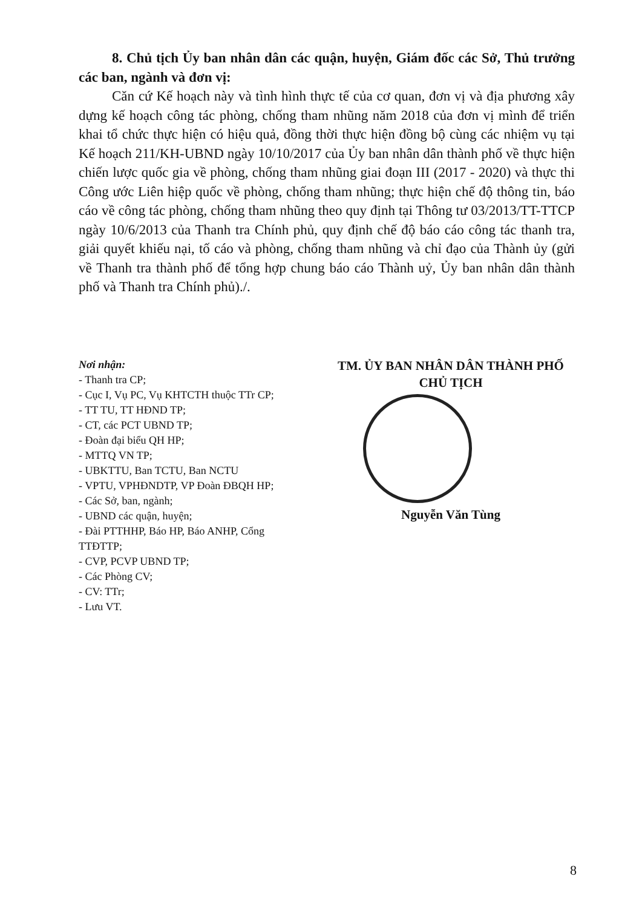8. Chủ tịch Ủy ban nhân dân các quận, huyện, Giám đốc các Sở, Thủ trưởng các ban, ngành và đơn vị:
Căn cứ Kế hoạch này và tình hình thực tế của cơ quan, đơn vị và địa phương xây dựng kế hoạch công tác phòng, chống tham nhũng năm 2018 của đơn vị mình để triển khai tổ chức thực hiện có hiệu quả, đồng thời thực hiện đồng bộ cùng các nhiệm vụ tại Kế hoạch 211/KH-UBND ngày 10/10/2017 của Ủy ban nhân dân thành phố về thực hiện chiến lược quốc gia về phòng, chống tham nhũng giai đoạn III (2017 - 2020) và thực thi Công ước Liên hiệp quốc về phòng, chống tham nhũng; thực hiện chế độ thông tin, báo cáo về công tác phòng, chống tham nhũng theo quy định tại Thông tư 03/2013/TT-TTCP ngày 10/6/2013 của Thanh tra Chính phủ, quy định chế độ báo cáo công tác thanh tra, giải quyết khiếu nại, tố cáo và phòng, chống tham nhũng và chỉ đạo của Thành ủy (gửi về Thanh tra thành phố để tổng hợp chung báo cáo Thành uỷ, Ủy ban nhân dân thành phố và Thanh tra Chính phủ)./.
Nơi nhận:
- Thanh tra CP;
- Cục I, Vụ PC, Vụ KHTCTH thuộc TTr CP;
- TT TU, TT HĐND TP;
- CT, các PCT UBND TP;
- Đoàn đại biểu QH HP;
- MTTQ VN TP;
- UBKTTU, Ban TCTU, Ban NCTU
- VPTU, VPHĐNDTP, VP Đoàn ĐBQH HP;
- Các Sở, ban, ngành;
- UBND các quận, huyện;
- Đài PTTHHP, Báo HP, Báo ANHP, Cổng TTĐTTP;
- CVP, PCVP UBND TP;
- Các Phòng CV;
- CV: TTr;
- Lưu VT.
TM. ỦY BAN NHÂN DÂN THÀNH PHỐ
CHỦ TỊCH
Nguyễn Văn Tùng
8